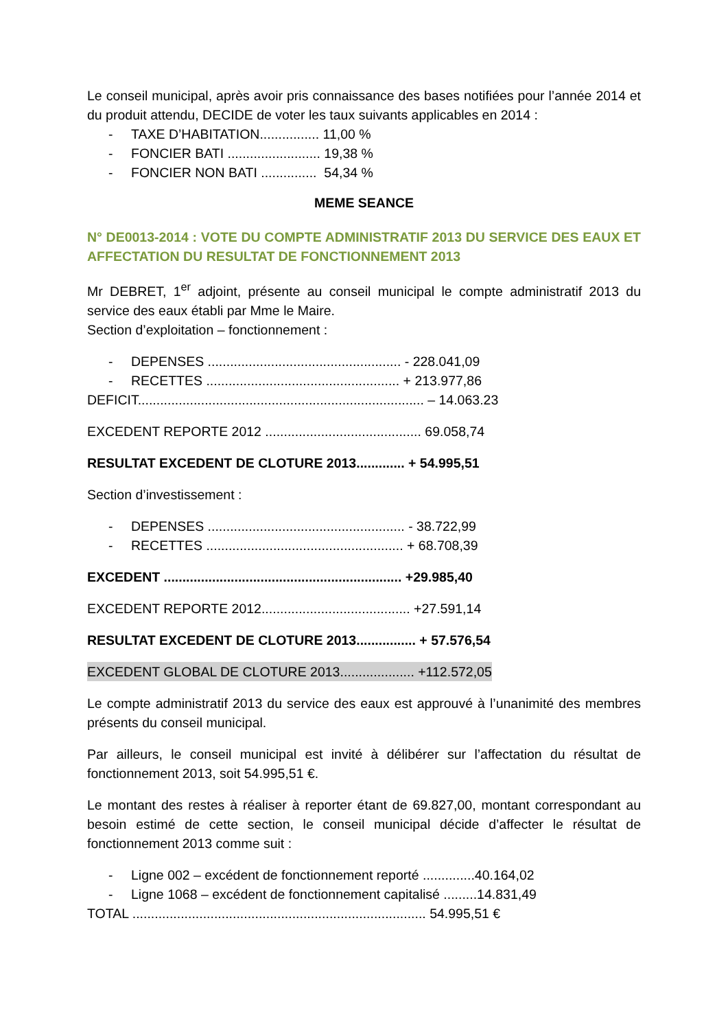Le conseil municipal, après avoir pris connaissance des bases notifiées pour l’année 2014 et du produit attendu, DECIDE de voter les taux suivants applicables en 2014 :
- TAXE D’HABITATION................ 11,00 %
- FONCIER BATI ......................... 19,38 %
- FONCIER NON BATI ............... 54,34 %
MEME SEANCE
N° DE0013-2014 : VOTE DU COMPTE ADMINISTRATIF 2013 DU SERVICE DES EAUX ET AFFECTATION DU RESULTAT DE FONCTIONNEMENT 2013
Mr DEBRET, 1<sup>er</sup> adjoint, présente au conseil municipal le compte administratif 2013 du service des eaux établi par Mme le Maire.
Section d’exploitation – fonctionnement :
- DEPENSES .................................................... - 228.041,09
- RECETTES .................................................... + 213.977,86
DEFICIT............................................................................. – 14.063.23
EXCEDENT REPORTE 2012 .......................................... 69.058,74
RESULTAT EXCEDENT DE CLOTURE 2013............. + 54.995,51
Section d’investissement :
- DEPENSES ..................................................... - 38.722,99
- RECETTES ..................................................... + 68.708,39
EXCEDENT ................................................................ +29.985,40
EXCEDENT REPORTE 2012........................................ +27.591,14
RESULTAT EXCEDENT DE CLOTURE 2013................ + 57.576,54
EXCEDENT GLOBAL DE CLOTURE 2013.................... +112.572,05
Le compte administratif 2013 du service des eaux est approuvé à l’unanimité des membres présents du conseil municipal.
Par ailleurs, le conseil municipal est invité à délibérer sur l’affectation du résultat de fonctionnement 2013, soit 54.995,51 €.
Le montant des restes à réaliser à reporter étant de 69.827,00, montant correspondant au besoin estimé de cette section, le conseil municipal décide d’affecter le résultat de fonctionnement 2013 comme suit :
- Ligne 002 – excédent de fonctionnement reporté ..............40.164,02
- Ligne 1068 – excédent de fonctionnement capitalisé .........14.831,49
TOTAL ............................................................................... 54.995,51 €